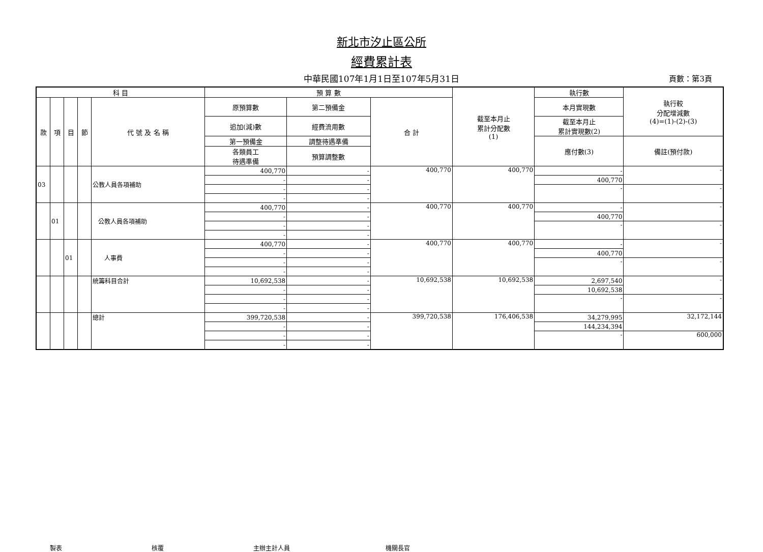新北市汐止區公所
經費累計表
中華民國107年1月1日至107年5月31日 頁數：第3頁
| 科 目 | | | | | 預 算 數 | | | 截至本月止 累計分配數 (1) | 執行數 | 執行較 分配增減數 (4)=(1)-(2)-(3) |
| --- | --- | --- | --- | --- | --- | --- | --- | --- | --- | --- |
| 款 | 項 | 目 | 節 | 代 號 及 名 稱 | 原預算數 | 第二預備金 | 合 計 | | 本月實現數 | |
| | | | | | 追加(減)數 | 經費流用數 | | | 截至本月止 累計實現數(2) | |
| | | | | | 第一預備金 | 調整待遇準備 | | | 應付數(3) | 備註(預付款) |
| | | | | | 各類員工 待遇準備 | 預算調整數 | | | | |
| 03 | | | | 公教人員各項補助 | 400,770 | - | 400,770 | 400,770 | - | - |
| | | | | | - | - | | | 400,770 | |
| | | | | | - | - | | | - | - |
| | | | | | - | - | | | | |
| | 01 | | | 公教人員各項補助 | 400,770 | - | 400,770 | 400,770 | - | - |
| | | | | | - | - | | | 400,770 | |
| | | | | | - | - | | | - | - |
| | | | | | - | - | | | | |
| | | 01 | | 人事費 | 400,770 | - | 400,770 | 400,770 | - | - |
| | | | | | - | - | | | 400,770 | |
| | | | | | - | - | | | - | - |
| | | | | | - | - | | | | |
| | | | | 統籌科目合計 | 10,692,538 | - | 10,692,538 | 10,692,538 | 2,697,540 | - |
| | | | | | - | - | | | 10,692,538 | |
| | | | | | - | - | | | - | - |
| | | | | | - | - | | | | |
| | | | | 總計 | 399,720,538 | - | 399,720,538 | 176,406,538 | 34,279,995 | 32,172,144 |
| | | | | | - | - | | | 144,234,394 | |
| | | | | | - | - | | | - | 600,000 |
| | | | | | - | - | | | | |
製表 核覆 主辦主計人員 機關長官